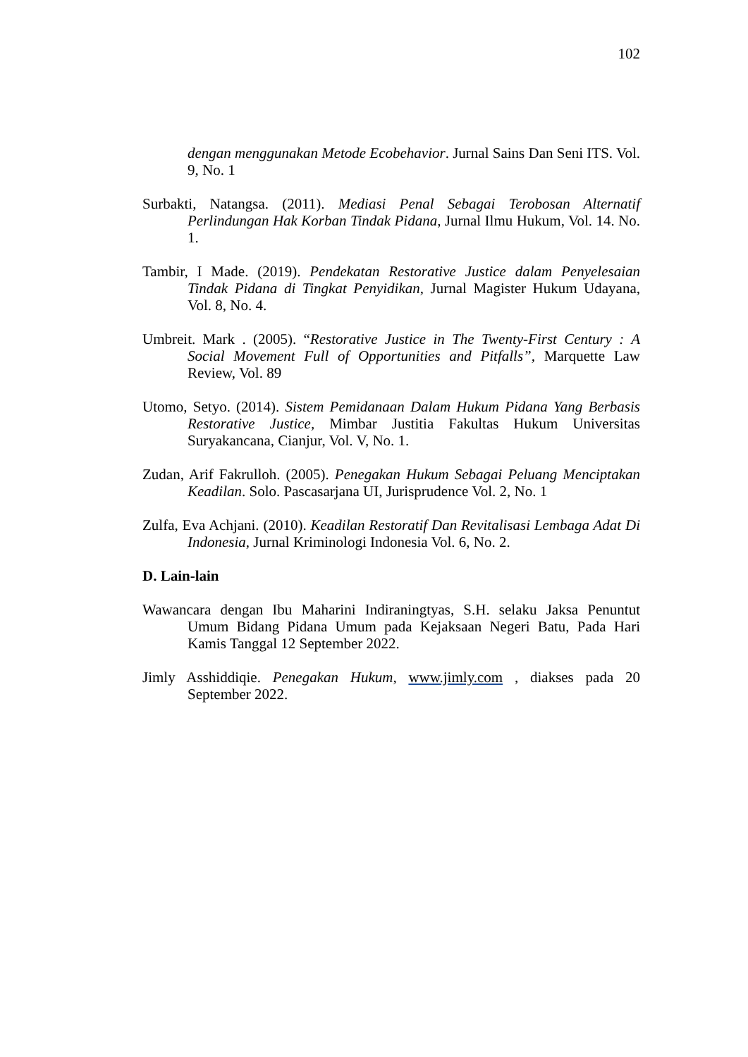102
dengan menggunakan Metode Ecobehavior. Jurnal Sains Dan Seni ITS. Vol. 9, No. 1
Surbakti, Natangsa. (2011). Mediasi Penal Sebagai Terobosan Alternatif Perlindungan Hak Korban Tindak Pidana, Jurnal Ilmu Hukum, Vol. 14. No. 1.
Tambir, I Made. (2019). Pendekatan Restorative Justice dalam Penyelesaian Tindak Pidana di Tingkat Penyidikan, Jurnal Magister Hukum Udayana, Vol. 8, No. 4.
Umbreit. Mark . (2005). “Restorative Justice in The Twenty-First Century : A Social Movement Full of Opportunities and Pitfalls”, Marquette Law Review, Vol. 89
Utomo, Setyo. (2014). Sistem Pemidanaan Dalam Hukum Pidana Yang Berbasis Restorative Justice, Mimbar Justitia Fakultas Hukum Universitas Suryakancana, Cianjur, Vol. V, No. 1.
Zudan, Arif Fakrulloh. (2005). Penegakan Hukum Sebagai Peluang Menciptakan Keadilan. Solo. Pascasarjana UI, Jurisprudence Vol. 2, No. 1
Zulfa, Eva Achjani. (2010). Keadilan Restoratif Dan Revitalisasi Lembaga Adat Di Indonesia, Jurnal Kriminologi Indonesia Vol. 6, No. 2.
D. Lain-lain
Wawancara dengan Ibu Maharini Indiraningtyas, S.H. selaku Jaksa Penuntut Umum Bidang Pidana Umum pada Kejaksaan Negeri Batu, Pada Hari Kamis Tanggal 12 September 2022.
Jimly Asshiddiqie. Penegakan Hukum, www.jimly.com , diakses pada 20 September 2022.